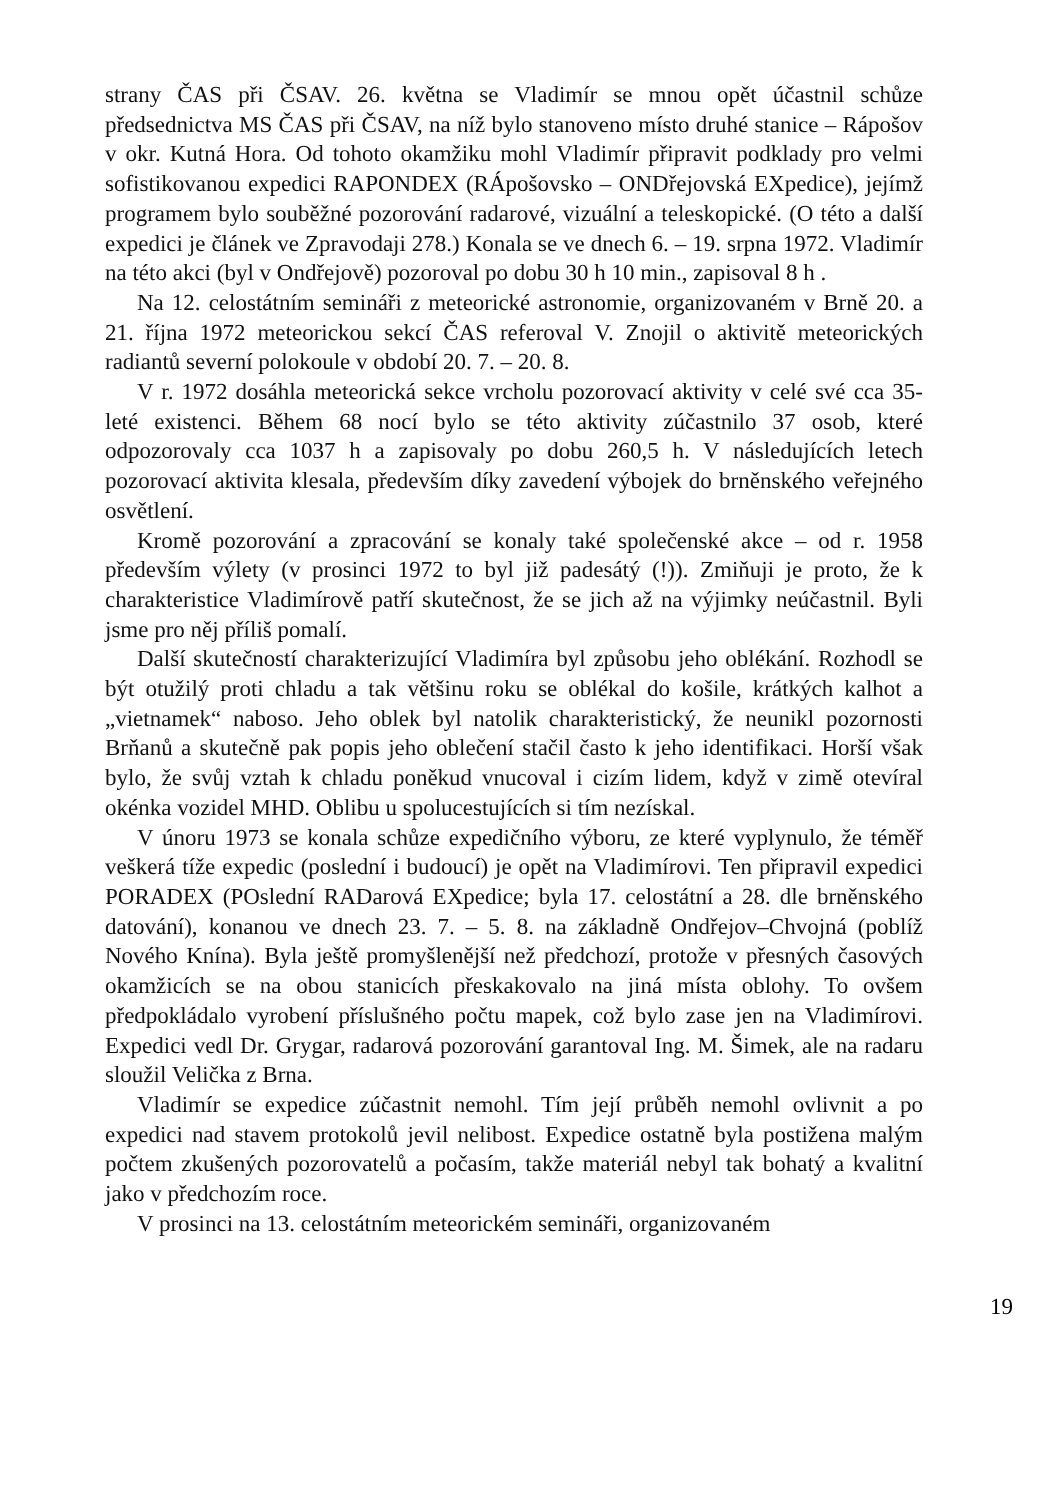strany ČAS při ČSAV. 26. května se Vladimír se mnou opět účastnil schůze předsednictva MS ČAS při ČSAV, na níž bylo stanoveno místo druhé stanice – Rápošov v okr. Kutná Hora. Od tohoto okamžiku mohl Vladimír připravit podklady pro velmi sofistikovanou expedici RAPONDEX (RÁpošovsko – ONDřejovská EXpedice), jejímž programem bylo souběžné pozorování radarové, vizuální a teleskopické. (O této a další expedici je článek ve Zpravodaji 278.) Konala se ve dnech 6. – 19. srpna 1972. Vladimír na této akci (byl v Ondřejově) pozoroval po dobu 30 h 10 min., zapisoval 8 h .
Na 12. celostátním semináři z meteorické astronomie, organizovaném v Brně 20. a 21. října 1972 meteorickou sekcí ČAS referoval V. Znojil o aktivitě meteorických radiantů severní polokoule v období 20. 7. – 20. 8.
V r. 1972 dosáhla meteorická sekce vrcholu pozorovací aktivity v celé své cca 35-leté existenci. Během 68 nocí bylo se této aktivity zúčastnilo 37 osob, které odpozorovaly cca 1037 h a zapisovaly po dobu 260,5 h. V následujících letech pozorovací aktivita klesala, především díky zavedení výbojek do brněnského veřejného osvětlení.
Kromě pozorování a zpracování se konaly také společenské akce – od r. 1958 především výlety (v prosinci 1972 to byl již padesátý (!)). Zmiňuji je proto, že k charakteristice Vladimírově patří skutečnost, že se jich až na výjimky neúčastnil. Byli jsme pro něj příliš pomalí.
Další skutečností charakterizující Vladimíra byl způsobu jeho oblékání. Rozhodl se být otužilý proti chladu a tak většinu roku se oblékal do košile, krátkých kalhot a „vietnamek“ naboso. Jeho oblek byl natolik charakteristický, že neunikl pozornosti Brňanů a skutečně pak popis jeho oblečení stačil často k jeho identifikaci. Horší však bylo, že svůj vztah k chladu poněkud vnucoval i cizím lidem, když v zimě otevíral okénka vozidel MHD. Oblibu u spolucestujících si tím nezískal.
V únoru 1973 se konala schůze expedičního výboru, ze které vyplynulo, že téměř veškerá tíže expedic (poslední i budoucí) je opět na Vladimírovi. Ten připravil expedici PORADEX (POslední RADarová EXpedice; byla 17. celostátní a 28. dle brněnského datování), konanou ve dnech 23. 7. – 5. 8. na základně Ondřejov–Chvojná (poblíž Nového Knína). Byla ještě promyšlenější než předchozí, protože v přesných časových okamžicích se na obou stanicích přeskakovalo na jiná místa oblohy. To ovšem předpokládalo vyrobení příslušného počtu mapek, což bylo zase jen na Vladimírovi. Expedici vedl Dr. Grygar, radarová pozorování garantoval Ing. M. Šimek, ale na radaru sloužil Velička z Brna.
Vladimír se expedice zúčastnit nemohl. Tím její průběh nemohl ovlivnit a po expedici nad stavem protokolů jevil nelibost. Expedice ostatně byla postižena malým počtem zkušených pozorovatelů a počasím, takže materiál nebyl tak bohatý a kvalitní jako v předchozím roce.
V prosinci na 13. celostátním meteorickém semináři, organizovaném
19